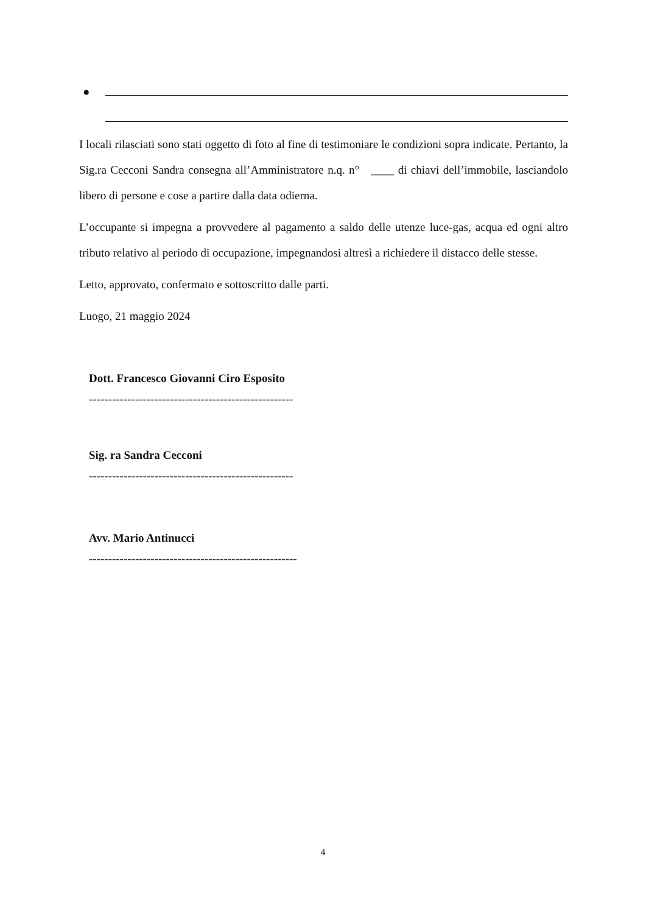●
I locali rilasciati sono stati oggetto di foto al fine di testimoniare le condizioni sopra indicate. Pertanto, la Sig.ra Cecconi Sandra consegna all’Amministratore n.q. n° ____ di chiavi dell’immobile, lasciandolo libero di persone e cose a partire dalla data odierna.
L’occupante si impegna a provvedere al pagamento a saldo delle utenze luce-gas, acqua ed ogni altro tributo relativo al periodo di occupazione, impegnandosi altresì a richiedere il distacco delle stesse.
Letto, approvato, confermato e sottoscritto dalle parti.
Luogo, 21 maggio 2024
Dott. Francesco Giovanni Ciro Esposito
-----------------------------------------------------
Sig. ra Sandra Cecconi
-----------------------------------------------------
Avv. Mario Antinucci
------------------------------------------------------
4